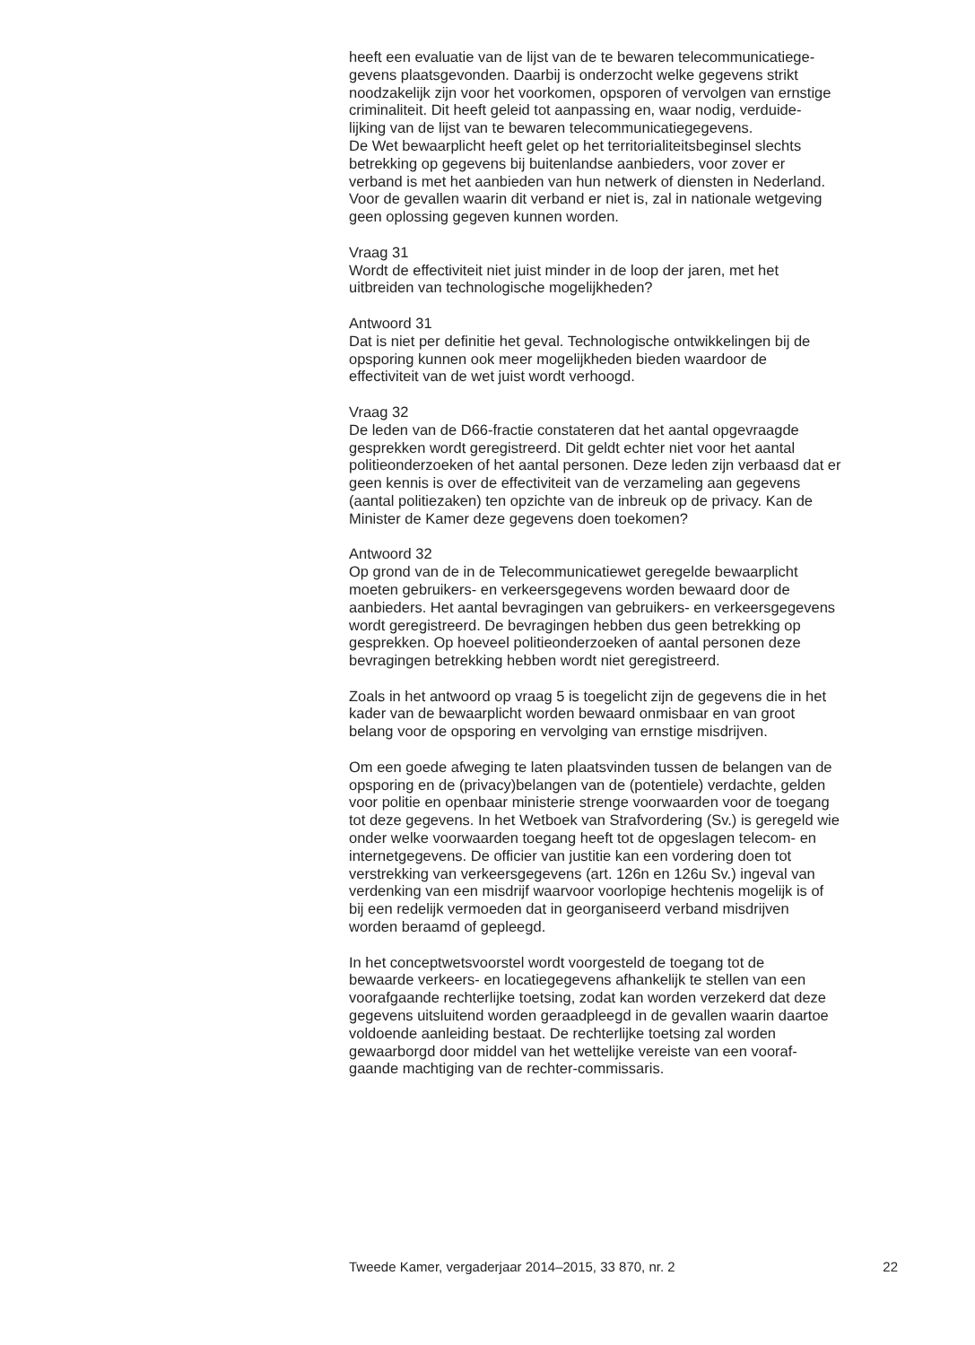heeft een evaluatie van de lijst van de te bewaren telecommunicatiege-
gevens plaatsgevonden. Daarbij is onderzocht welke gegevens strikt
noodzakelijk zijn voor het voorkomen, opsporen of vervolgen van ernstige
criminaliteit. Dit heeft geleid tot aanpassing en, waar nodig, verduide-
lijking van de lijst van te bewaren telecommunicatiegegevens.
De Wet bewaarplicht heeft gelet op het territorialiteitsbeginsel slechts
betrekking op gegevens bij buitenlandse aanbieders, voor zover er
verband is met het aanbieden van hun netwerk of diensten in Nederland.
Voor de gevallen waarin dit verband er niet is, zal in nationale wetgeving
geen oplossing gegeven kunnen worden.
Vraag 31
Wordt de effectiviteit niet juist minder in de loop der jaren, met het
uitbreiden van technologische mogelijkheden?
Antwoord 31
Dat is niet per definitie het geval. Technologische ontwikkelingen bij de
opsporing kunnen ook meer mogelijkheden bieden waardoor de
effectiviteit van de wet juist wordt verhoogd.
Vraag 32
De leden van de D66-fractie constateren dat het aantal opgevraagde
gesprekken wordt geregistreerd. Dit geldt echter niet voor het aantal
politieonderzoeken of het aantal personen. Deze leden zijn verbaasd dat er
geen kennis is over de effectiviteit van de verzameling aan gegevens
(aantal politiezaken) ten opzichte van de inbreuk op de privacy. Kan de
Minister de Kamer deze gegevens doen toekomen?
Antwoord 32
Op grond van de in de Telecommunicatiewet geregelde bewaarplicht
moeten gebruikers- en verkeersgegevens worden bewaard door de
aanbieders. Het aantal bevragingen van gebruikers- en verkeersgegevens
wordt geregistreerd. De bevragingen hebben dus geen betrekking op
gesprekken. Op hoeveel politieonderzoeken of aantal personen deze
bevragingen betrekking hebben wordt niet geregistreerd.
Zoals in het antwoord op vraag 5 is toegelicht zijn de gegevens die in het
kader van de bewaarplicht worden bewaard onmisbaar en van groot
belang voor de opsporing en vervolging van ernstige misdrijven.
Om een goede afweging te laten plaatsvinden tussen de belangen van de
opsporing en de (privacy)belangen van de (potentiele) verdachte, gelden
voor politie en openbaar ministerie strenge voorwaarden voor de toegang
tot deze gegevens. In het Wetboek van Strafvordering (Sv.) is geregeld wie
onder welke voorwaarden toegang heeft tot de opgeslagen telecom- en
internetgegevens. De officier van justitie kan een vordering doen tot
verstrekking van verkeersgegevens (art. 126n en 126u Sv.) ingeval van
verdenking van een misdrijf waarvoor voorlopige hechtenis mogelijk is of
bij een redelijk vermoeden dat in georganiseerd verband misdrijven
worden beraamd of gepleegd.
In het conceptwetsvoorstel wordt voorgesteld de toegang tot de
bewaarde verkeers- en locatiegegevens afhankelijk te stellen van een
voorafgaande rechterlijke toetsing, zodat kan worden verzekerd dat deze
gegevens uitsluitend worden geraadpleegd in de gevallen waarin daartoe
voldoende aanleiding bestaat. De rechterlijke toetsing zal worden
gewaarborgd door middel van het wettelijke vereiste van een vooraf-
gaande machtiging van de rechter-commissaris.
Tweede Kamer, vergaderjaar 2014–2015, 33 870, nr. 2 22